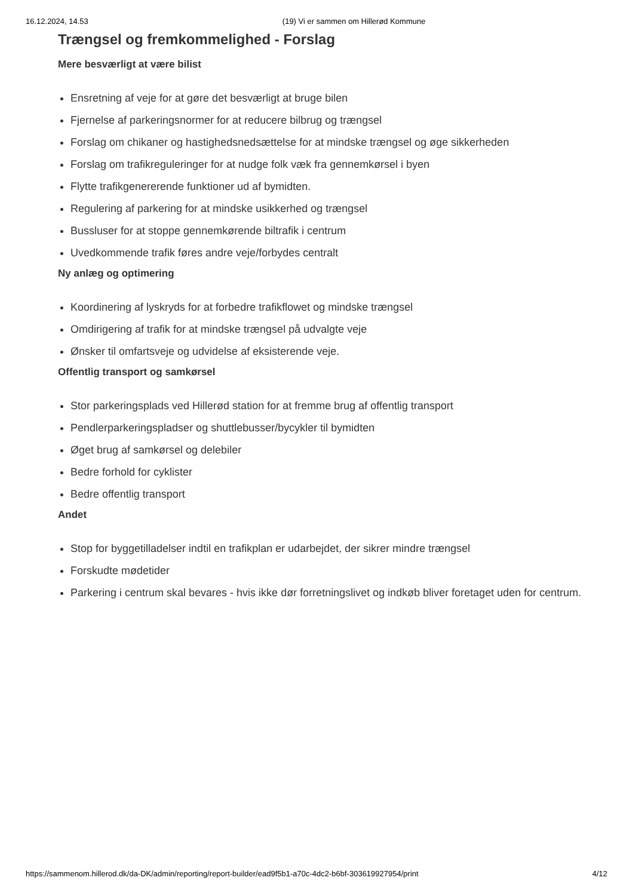16.12.2024, 14.53 (19) Vi er sammen om Hillerød Kommune
Trængsel og fremkommelighed - Forslag
Mere besværligt at være bilist
Ensretning af veje for at gøre det besværligt at bruge bilen
Fjernelse af parkeringsnormer for at reducere bilbrug og trængsel
Forslag om chikaner og hastighedsnedsættelse for at mindske trængsel og øge sikkerheden
Forslag om trafikreguleringer for at nudge folk væk fra gennemkørsel i byen
Flytte trafikgenererende funktioner ud af bymidten.
Regulering af parkering for at mindske usikkerhed og trængsel
Bussluser for at stoppe gennemkørende biltrafik i centrum
Uvedkommende trafik føres andre veje/forbydes centralt
Ny anlæg og optimering
Koordinering af lyskryds for at forbedre trafikflowet og mindske trængsel
Omdirigering af trafik for at mindske trængsel på udvalgte veje
Ønsker til omfartsveje og udvidelse af eksisterende veje.
Offentlig transport og samkørsel
Stor parkeringsplads ved Hillerød station for at fremme brug af offentlig transport
Pendlerparkeringspladser og shuttlebusser/bycykler til bymidten
Øget brug af samkørsel og delebiler
Bedre forhold for cyklister
Bedre offentlig transport
Andet
Stop for byggetilladelser indtil en trafikplan er udarbejdet, der sikrer mindre trængsel
Forskudte mødetider
Parkering i centrum skal bevares - hvis ikke dør forretningslivet og indkøb bliver foretaget uden for centrum.
https://sammenom.hillerod.dk/da-DK/admin/reporting/report-builder/ead9f5b1-a70c-4dc2-b6bf-303619927954/print 4/12